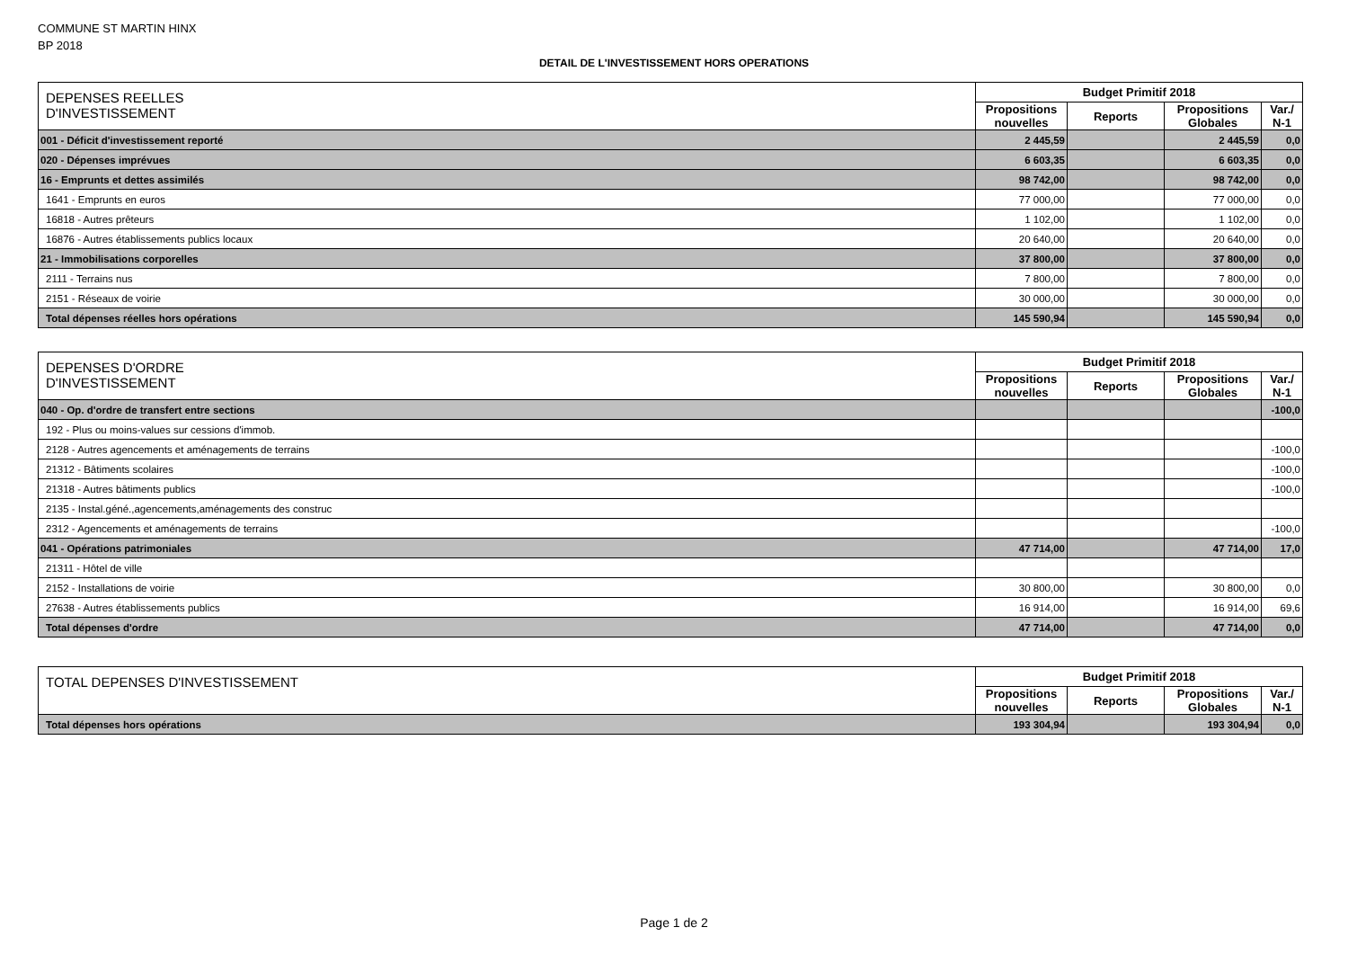COMMUNE ST MARTIN HINX
BP 2018
DETAIL DE L'INVESTISSEMENT HORS OPERATIONS
| DEPENSES REELLES D'INVESTISSEMENT | Budget Primitif 2018 | | | |
| --- | --- | --- | --- | --- |
| | Propositions nouvelles | Reports | Propositions Globales | Var./ N-1 |
| 001 - Déficit d'investissement reporté | 2 445,59 | | 2 445,59 | 0,0 |
| 020 - Dépenses imprévues | 6 603,35 | | 6 603,35 | 0,0 |
| 16 - Emprunts et dettes assimilés | 98 742,00 | | 98 742,00 | 0,0 |
| 1641 - Emprunts en euros | 77 000,00 | | 77 000,00 | 0,0 |
| 16818 - Autres prêteurs | 1 102,00 | | 1 102,00 | 0,0 |
| 16876 - Autres établissements publics locaux | 20 640,00 | | 20 640,00 | 0,0 |
| 21 - Immobilisations corporelles | 37 800,00 | | 37 800,00 | 0,0 |
| 2111 - Terrains nus | 7 800,00 | | 7 800,00 | 0,0 |
| 2151 - Réseaux de voirie | 30 000,00 | | 30 000,00 | 0,0 |
| Total dépenses réelles hors opérations | 145 590,94 | | 145 590,94 | 0,0 |
| DEPENSES D'ORDRE D'INVESTISSEMENT | Budget Primitif 2018 | | | |
| --- | --- | --- | --- | --- |
| | Propositions nouvelles | Reports | Propositions Globales | Var./ N-1 |
| 040 - Op. d'ordre de transfert entre sections | | | | -100,0 |
| 192 - Plus ou moins-values sur cessions d'immob. | | | | |
| 2128 - Autres agencements et aménagements de terrains | | | | -100,0 |
| 21312 - Bâtiments scolaires | | | | -100,0 |
| 21318 - Autres bâtiments publics | | | | -100,0 |
| 2135 - Instal.géné.,agencements,aménagements des construc | | | | |
| 2312 - Agencements et aménagements de terrains | | | | -100,0 |
| 041 - Opérations patrimoniales | 47 714,00 | | 47 714,00 | 17,0 |
| 21311 - Hôtel de ville | | | | |
| 2152 - Installations de voirie | 30 800,00 | | 30 800,00 | 0,0 |
| 27638 - Autres établissements publics | 16 914,00 | | 16 914,00 | 69,6 |
| Total dépenses d'ordre | 47 714,00 | | 47 714,00 | 0,0 |
| TOTAL DEPENSES D'INVESTISSEMENT | Budget Primitif 2018 | | | |
| --- | --- | --- | --- | --- |
| | Propositions nouvelles | Reports | Propositions Globales | Var./ N-1 |
| Total dépenses hors opérations | 193 304,94 | | 193 304,94 | 0,0 |
Page 1 de 2